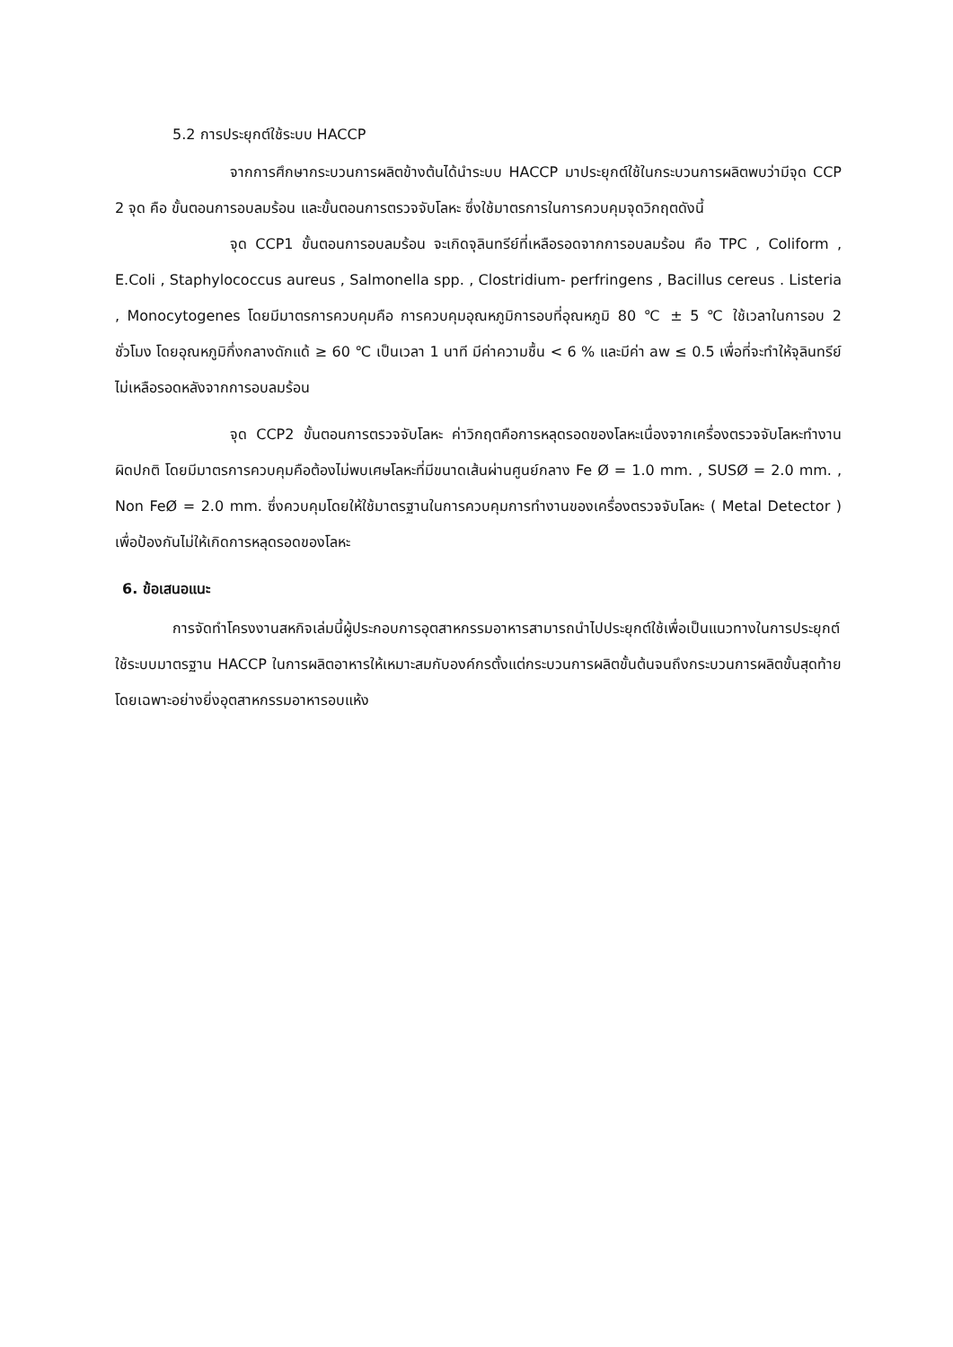5.2 การประยุกต์ใช้ระบบ HACCP
จากการศึกษากระบวนการผลิตข้างต้นได้นำระบบ HACCP มาประยุกต์ใช้ในกระบวนการผลิตพบว่ามีจุด CCP 2 จุด คือ ขั้นตอนการอบลมร้อน และขั้นตอนการตรวจจับโลหะ ซึ่งใช้มาตรการในการควบคุมจุดวิกฤตดังนี้
จุด CCP1 ขั้นตอนการอบลมร้อน จะเกิดจุลินทรีย์ที่เหลือรอดจากการอบลมร้อน คือ TPC , Coliform , E.Coli , Staphylococcus aureus , Salmonella spp. , Clostridium- perfringens , Bacillus cereus . Listeria , Monocytogenes โดยมีมาตรการควบคุมคือ การควบคุมอุณหภูมิการอบที่อุณหภูมิ 80 ℃ ± 5 ℃ ใช้เวลาในการอบ 2 ชั่วโมง โดยอุณหภูมิกึ่งกลางดักแด้ ≥ 60 ℃ เป็นเวลา 1 นาที มีค่าความชื้น < 6 % และมีค่า aw ≤ 0.5 เพื่อที่จะทำให้จุลินทรีย์ไม่เหลือรอดหลังจากการอบลมร้อน
จุด CCP2 ขั้นตอนการตรวจจับโลหะ ค่าวิกฤตคือการหลุดรอดของโลหะเนื่องจากเครื่องตรวจจับโลหะทำงานผิดปกติ โดยมีมาตรการควบคุมคือต้องไม่พบเศษโลหะที่มีขนาดเส้นผ่านศูนย์กลาง Fe Ø = 1.0 mm. , SUSØ = 2.0 mm. , Non FeØ = 2.0 mm. ซึ่งควบคุมโดยให้ใช้มาตรฐานในการควบคุมการทำงานของเครื่องตรวจจับโลหะ ( Metal Detector ) เพื่อป้องกันไม่ให้เกิดการหลุดรอดของโลหะ
6. ข้อเสนอแนะ
การจัดทำโครงงานสหกิจเล่มนี้ผู้ประกอบการอุตสาหกรรมอาหารสามารถนำไปประยุกต์ใช้เพื่อเป็นแนวทางในการประยุกต์ใช้ระบบมาตรฐาน HACCP ในการผลิตอาหารให้เหมาะสมกับองค์กรตั้งแต่กระบวนการผลิตขั้นต้นจนถึงกระบวนการผลิตขั้นสุดท้าย โดยเฉพาะอย่างยิ่งอุตสาหกรรมอาหารอบแห้ง